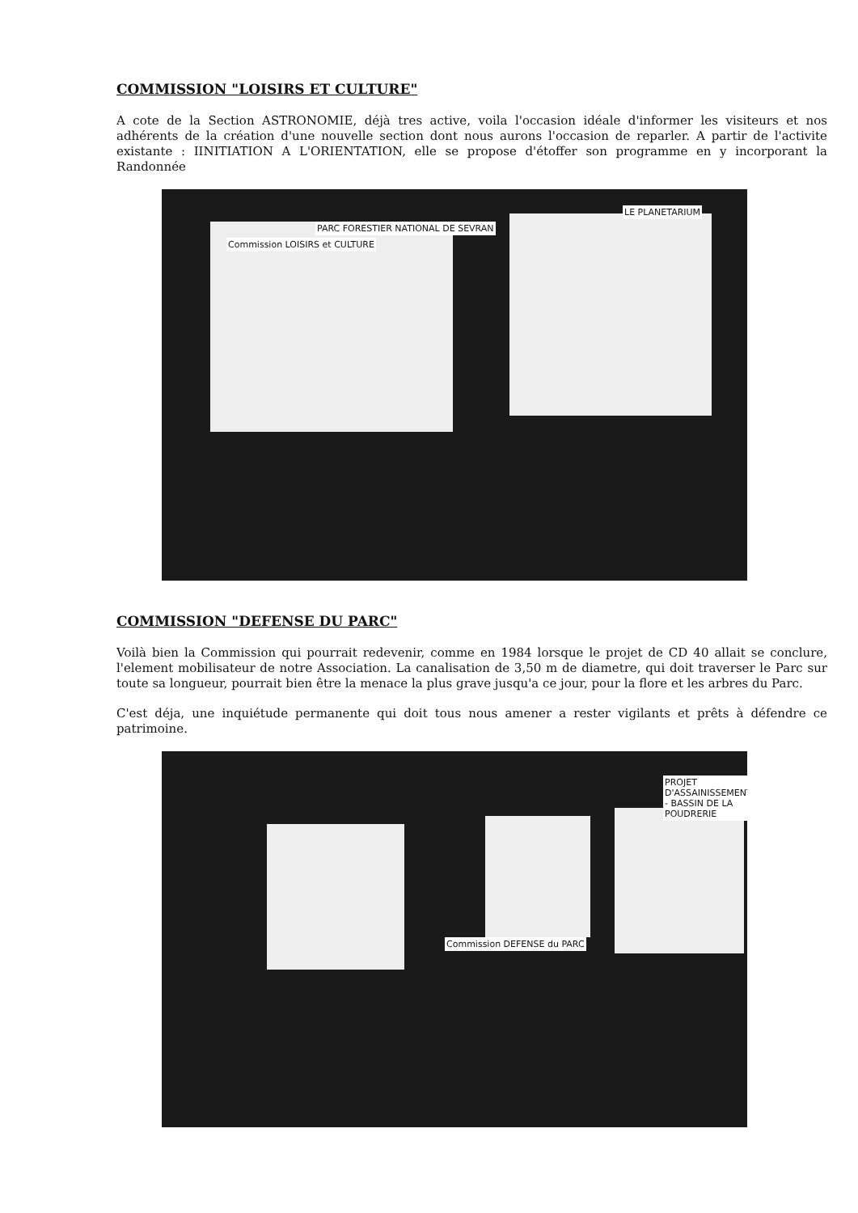COMMISSION "LOISIRS ET CULTURE"
A cote de la Section ASTRONOMIE, déjà tres active, voila l'occasion idéale d'informer les visiteurs et nos adhérents de la création d'une nouvelle section dont nous aurons l'occasion de reparler. A partir de l'activite existante : IINITIATION A L'ORIENTATION, elle se propose d'étoffer son programme en y incorporant la Randonnée
Commission LOISIRS et CULTURE
PARC FORESTIER NATIONAL DE SEVRAN
LE PLANETARIUM
COMMISSION "DEFENSE DU PARC"
Voilà bien la Commission qui pourrait redevenir, comme en 1984 lorsque le projet de CD 40 allait se conclure, l'element mobilisateur de notre Association. La canalisation de 3,50 m de diametre, qui doit traverser le Parc sur toute sa longueur, pourrait bien être la menace la plus grave jusqu'a ce jour, pour la flore et les arbres du Parc.
C'est déja, une inquiétude permanente qui doit tous nous amener a rester vigilants et prêts à défendre ce patrimoine.
Commission DEFENSE du PARC
PROJET D'ASSAINISSEMENT - BASSIN DE LA POUDRERIE